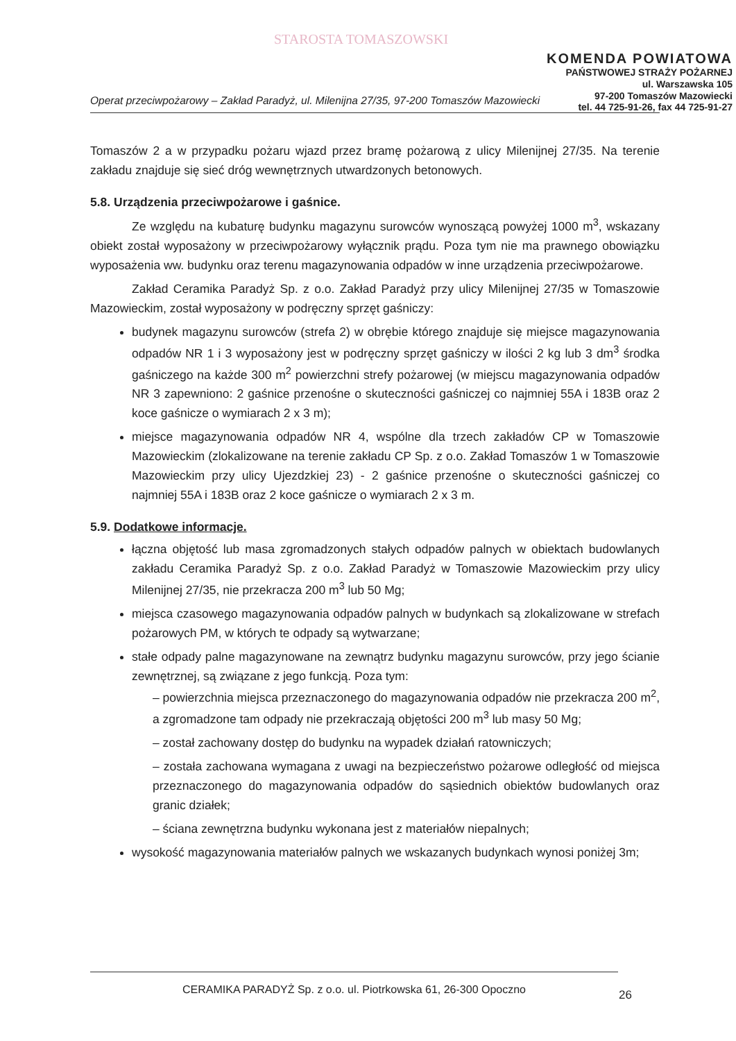STAROSTA TOMASZOWSKI
KOMENDA POWIATOWA
PAŃSTWOWEJ STRAŻY POŻARNEJ
ul. Warszawska 105
97-200 Tomaszów Mazowiecki
tel. 44 725-91-26, fax 44 725-91-27
Operat przeciwpożarowy – Zakład Paradyż, ul. Milenijna 27/35, 97-200 Tomaszów Mazowiecki
Tomaszów 2 a w przypadku pożaru wjazd przez bramę pożarową z ulicy Milenijnej 27/35. Na terenie zakładu znajduje się sieć dróg wewnętrznych utwardzonych betonowych.
5.8. Urządzenia przeciwpożarowe i gaśnice.
Ze względu na kubaturę budynku magazynu surowców wynoszącą powyżej 1000 m<sup>3</sup>, wskazany obiekt został wyposażony w przeciwpożarowy wyłącznik prądu. Poza tym nie ma prawnego obowiązku wyposażenia ww. budynku oraz terenu magazynowania odpadów w inne urządzenia przeciwpożarowe.
Zakład Ceramika Paradyż Sp. z o.o. Zakład Paradyż przy ulicy Milenijnej 27/35 w Tomaszowie Mazowieckim, został wyposażony w podręczny sprzęt gaśniczy:
budynek magazynu surowców (strefa 2) w obrębie którego znajduje się miejsce magazynowania odpadów NR 1 i 3 wyposażony jest w podręczny sprzęt gaśniczy w ilości 2 kg lub 3 dm<sup>3</sup> środka gaśniczego na każde 300 m<sup>2</sup> powierzchni strefy pożarowej (w miejscu magazynowania odpadów NR 3 zapewniono: 2 gaśnice przenośne o skuteczności gaśniczej co najmniej 55A i 183B oraz 2 koce gaśnicze o wymiarach 2 x 3 m);
miejsce magazynowania odpadów NR 4, wspólne dla trzech zakładów CP w Tomaszowie Mazowieckim (zlokalizowane na terenie zakładu CP Sp. z o.o. Zakład Tomaszów 1 w Tomaszowie Mazowieckim przy ulicy Ujezdzkiej 23) - 2 gaśnice przenośne o skuteczności gaśniczej co najmniej 55A i 183B oraz 2 koce gaśnicze o wymiarach 2 x 3 m.
5.9. Dodatkowe informacje.
łączna objętość lub masa zgromadzonych stałych odpadów palnych w obiektach budowlanych zakładu Ceramika Paradyż Sp. z o.o. Zakład Paradyż w Tomaszowie Mazowieckim przy ulicy Milenijnej 27/35, nie przekracza 200 m<sup>3</sup> lub 50 Mg;
miejsca czasowego magazynowania odpadów palnych w budynkach są zlokalizowane w strefach pożarowych PM, w których te odpady są wytwarzane;
stałe odpady palne magazynowane na zewnątrz budynku magazynu surowców, przy jego ścianie zewnętrznej, są związane z jego funkcją. Poza tym:
– powierzchnia miejsca przeznaczonego do magazynowania odpadów nie przekracza 200 m<sup>2</sup>, a zgromadzone tam odpady nie przekraczają objętości 200 m<sup>3</sup> lub masy 50 Mg;
– został zachowany dostęp do budynku na wypadek działań ratowniczych;
– została zachowana wymagana z uwagi na bezpieczeństwo pożarowe odległość od miejsca przeznaczonego do magazynowania odpadów do sąsiednich obiektów budowlanych oraz granic działek;
– ściana zewnętrzna budynku wykonana jest z materiałów niepalnych;
wysokość magazynowania materiałów palnych we wskazanych budynkach wynosi poniżej 3m;
CERAMIKA PARADYŻ Sp. z o.o. ul. Piotrkowska 61, 26-300 Opoczno
26